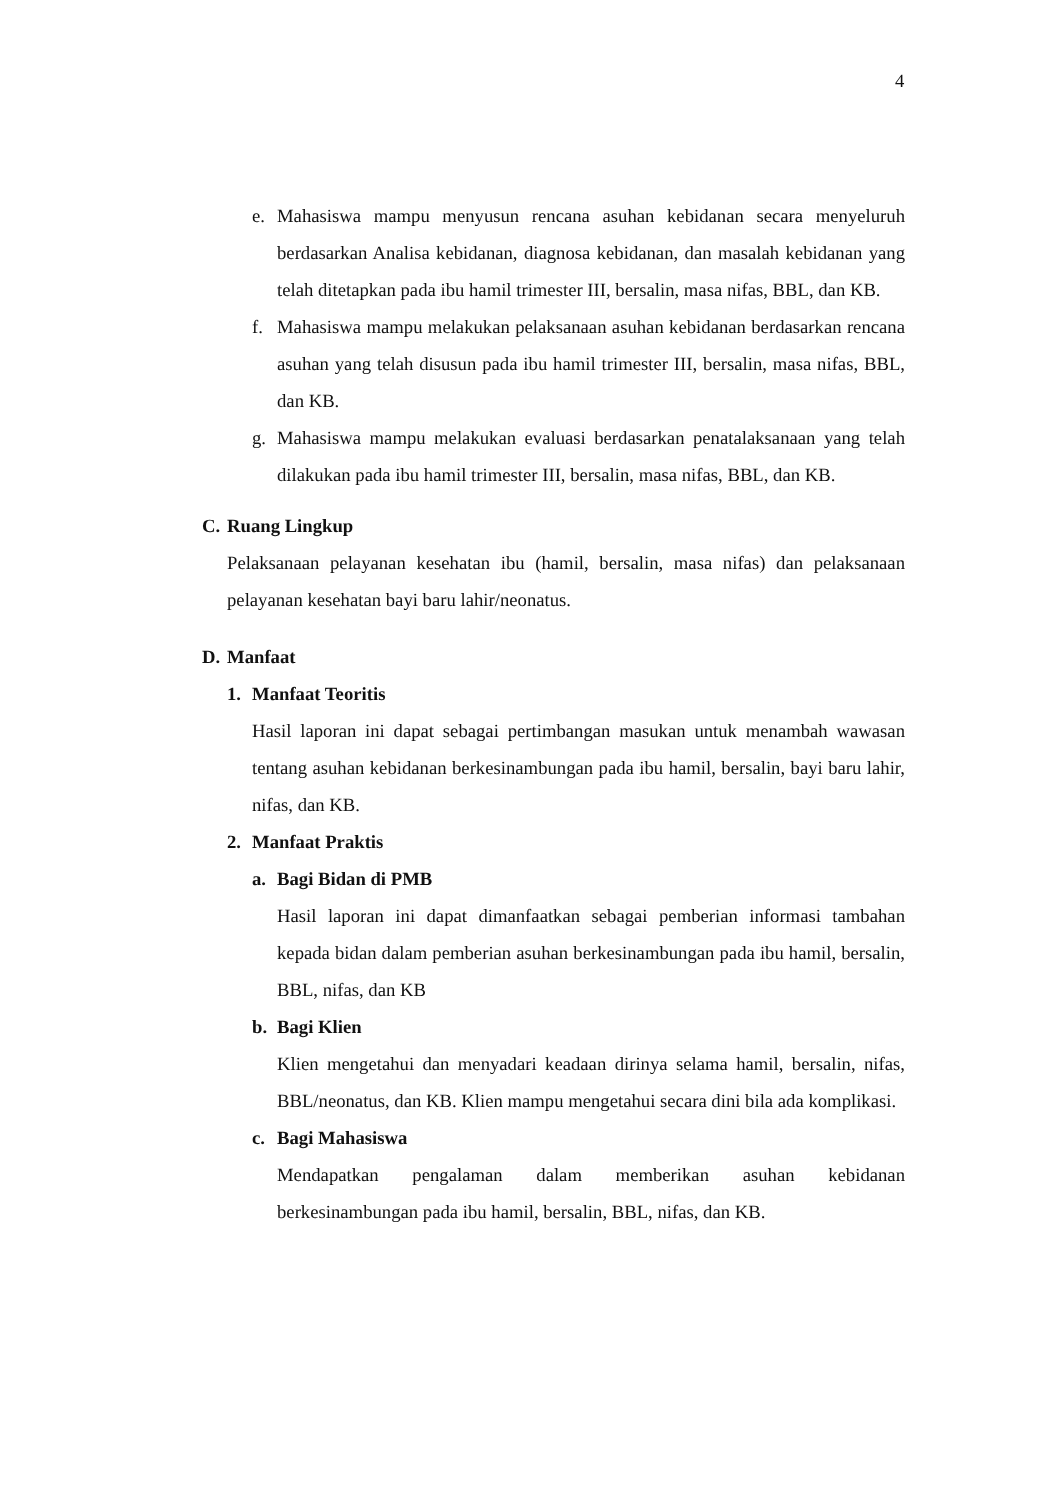4
e. Mahasiswa mampu menyusun rencana asuhan kebidanan secara menyeluruh berdasarkan Analisa kebidanan, diagnosa kebidanan, dan masalah kebidanan yang telah ditetapkan pada ibu hamil trimester III, bersalin, masa nifas, BBL, dan KB.
f. Mahasiswa mampu melakukan pelaksanaan asuhan kebidanan berdasarkan rencana asuhan yang telah disusun pada ibu hamil trimester III, bersalin, masa nifas, BBL, dan KB.
g. Mahasiswa mampu melakukan evaluasi berdasarkan penatalaksanaan yang telah dilakukan pada ibu hamil trimester III, bersalin, masa nifas, BBL, dan KB.
C. Ruang Lingkup
Pelaksanaan pelayanan kesehatan ibu (hamil, bersalin, masa nifas) dan pelaksanaan pelayanan kesehatan bayi baru lahir/neonatus.
D. Manfaat
1. Manfaat Teoritis
Hasil laporan ini dapat sebagai pertimbangan masukan untuk menambah wawasan tentang asuhan kebidanan berkesinambungan pada ibu hamil, bersalin, bayi baru lahir, nifas, dan KB.
2. Manfaat Praktis
a. Bagi Bidan di PMB
Hasil laporan ini dapat dimanfaatkan sebagai pemberian informasi tambahan kepada bidan dalam pemberian asuhan berkesinambungan pada ibu hamil, bersalin, BBL, nifas, dan KB
b. Bagi Klien
Klien mengetahui dan menyadari keadaan dirinya selama hamil, bersalin, nifas, BBL/neonatus, dan KB. Klien mampu mengetahui secara dini bila ada komplikasi.
c. Bagi Mahasiswa
Mendapatkan pengalaman dalam memberikan asuhan kebidanan berkesinambungan pada ibu hamil, bersalin, BBL, nifas, dan KB.